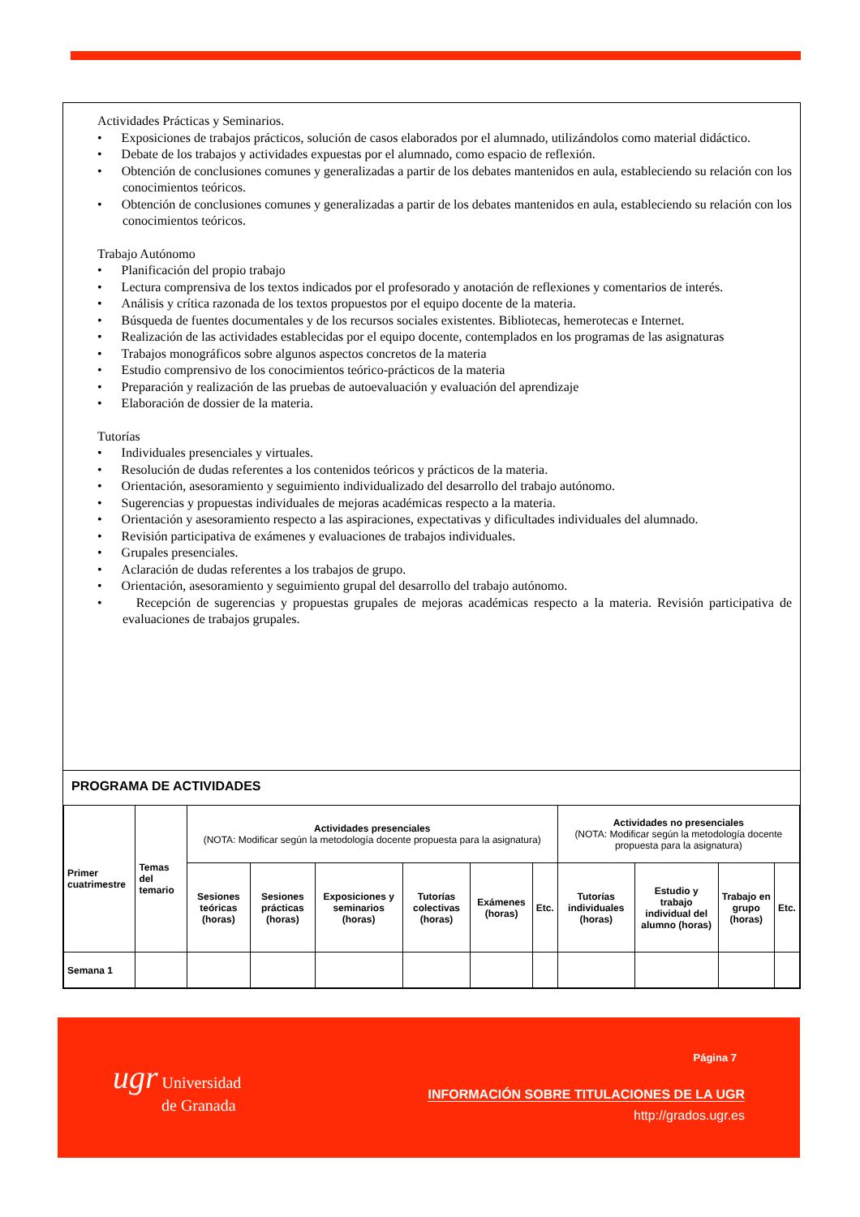Actividades Prácticas y Seminarios.
• Exposiciones de trabajos prácticos, solución de casos elaborados por el alumnado, utilizándolos como material didáctico.
• Debate de los trabajos y actividades expuestas por el alumnado, como espacio de reflexión.
• Obtención de conclusiones comunes y generalizadas a partir de los debates mantenidos en aula, estableciendo su relación con los conocimientos teóricos.
• Obtención de conclusiones comunes y generalizadas a partir de los debates mantenidos en aula, estableciendo su relación con los conocimientos teóricos.
Trabajo Autónomo
• Planificación del propio trabajo
• Lectura comprensiva de los textos indicados por el profesorado y anotación de reflexiones y comentarios de interés.
• Análisis y crítica razonada de los textos propuestos por el equipo docente de la materia.
• Búsqueda de fuentes documentales y de los recursos sociales existentes. Bibliotecas, hemerotecas e Internet.
• Realización de las actividades establecidas por el equipo docente, contemplados en los programas de las asignaturas
• Trabajos monográficos sobre algunos aspectos concretos de la materia
• Estudio comprensivo de los conocimientos teórico-prácticos de la materia
• Preparación y realización de las pruebas de autoevaluación y evaluación del aprendizaje
• Elaboración de dossier de la materia.
Tutorías
• Individuales presenciales y virtuales.
• Resolución de dudas referentes a los contenidos teóricos y prácticos de la materia.
• Orientación, asesoramiento y seguimiento individualizado del desarrollo del trabajo autónomo.
• Sugerencias y propuestas individuales de mejoras académicas respecto a la materia.
• Orientación y asesoramiento respecto a las aspiraciones, expectativas y dificultades individuales del alumnado.
• Revisión participativa de exámenes y evaluaciones de trabajos individuales.
• Grupales presenciales.
• Aclaración de dudas referentes a los trabajos de grupo.
• Orientación, asesoramiento y seguimiento grupal del desarrollo del trabajo autónomo.
• Recepción de sugerencias y propuestas grupales de mejoras académicas respecto a la materia. Revisión participativa de evaluaciones de trabajos grupales.
PROGRAMA DE ACTIVIDADES
| Primer cuatrimestre | Temas del temario | Actividades presenciales (NOTA: Modificar según la metodología docente propuesta para la asignatura) | | | | | | Actividades no presenciales (NOTA: Modificar según la metodología docente propuesta para la asignatura) | | | |
| | | Sesiones teóricas (horas) | Sesiones prácticas (horas) | Exposiciones y seminarios (horas) | Tutorías colectivas (horas) | Exámenes (horas) | Etc. | Tutorías individuales (horas) | Estudio y trabajo individual del alumno (horas) | Trabajo en grupo (horas) | Etc. |
| Semana 1 | | | | | | | | | | | |
Página 7
ugr Universidad
de Granada
INFORMACIÓN SOBRE TITULACIONES DE LA UGR
http://grados.ugr.es